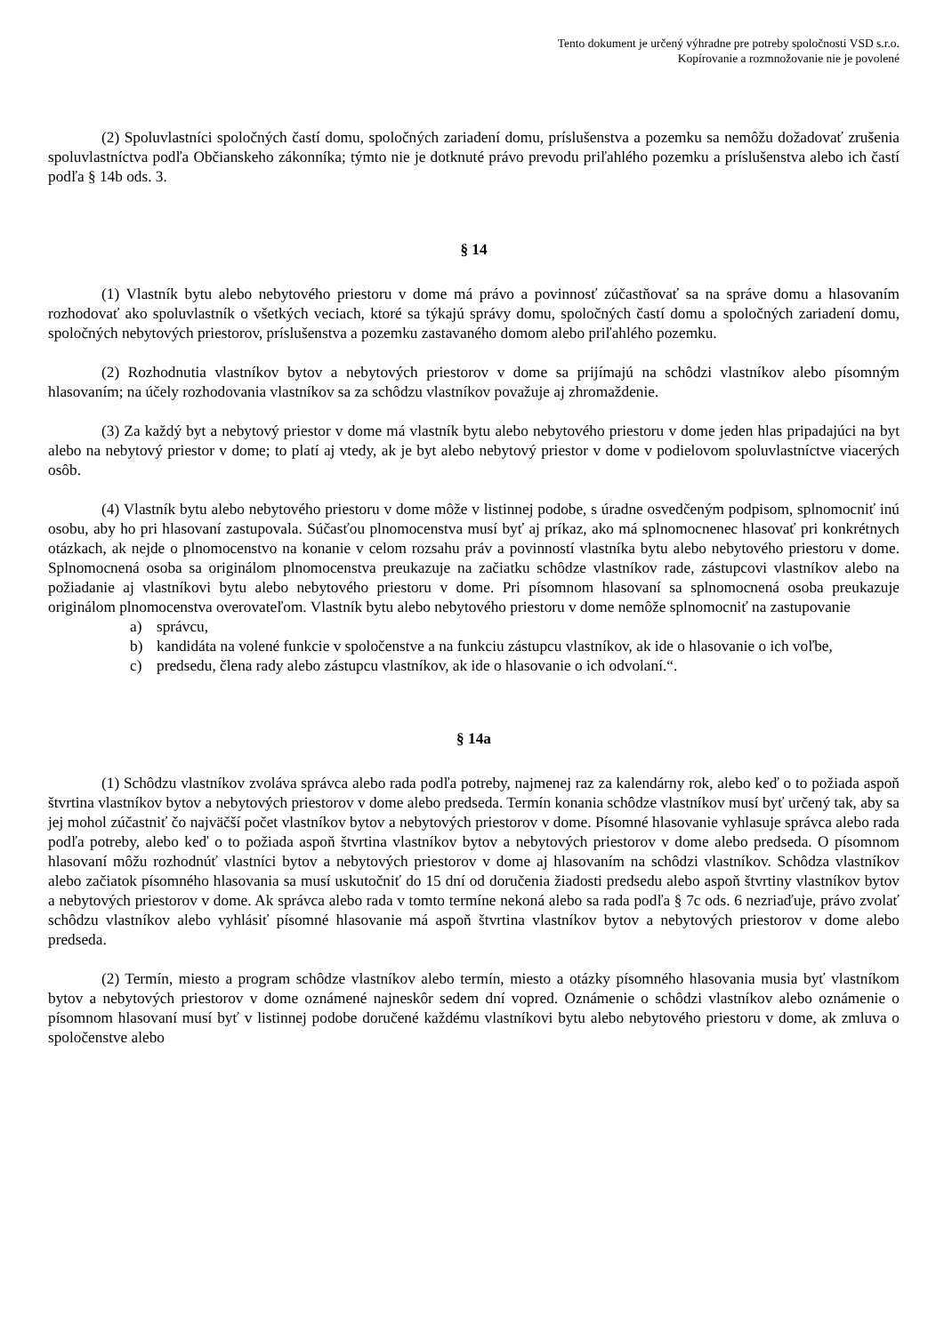Tento dokument je určený výhradne pre potreby spoločnosti VSD s.r.o.
Kopírovanie a rozmnožovanie nie je povolené
(2) Spoluvlastníci spoločných častí domu, spoločných zariadení domu, príslušenstva a pozemku sa nemôžu dožadovať zrušenia spoluvlastníctva podľa Občianskeho zákonníka; týmto nie je dotknuté právo prevodu priľahlého pozemku a príslušenstva alebo ich častí podľa § 14b ods. 3.
§ 14
(1) Vlastník bytu alebo nebytového priestoru v dome má právo a povinnosť zúčastňovať sa na správe domu a hlasovaním rozhodovať ako spoluvlastník o všetkých veciach, ktoré sa týkajú správy domu, spoločných častí domu a spoločných zariadení domu, spoločných nebytových priestorov, príslušenstva a pozemku zastavaného domom alebo priľahlého pozemku.
(2) Rozhodnutia vlastníkov bytov a nebytových priestorov v dome sa prijímajú na schôdzi vlastníkov alebo písomným hlasovaním; na účely rozhodovania vlastníkov sa za schôdzu vlastníkov považuje aj zhromaždenie.
(3) Za každý byt a nebytový priestor v dome má vlastník bytu alebo nebytového priestoru v dome jeden hlas pripadajúci na byt alebo na nebytový priestor v dome; to platí aj vtedy, ak je byt alebo nebytový priestor v dome v podielovom spoluvlastníctve viacerých osôb.
(4) Vlastník bytu alebo nebytového priestoru v dome môže v listinnej podobe, s úradne osvedčeným podpisom, splnomocniť inú osobu, aby ho pri hlasovaní zastupovala. Súčasťou plnomocenstva musí byť aj príkaz, ako má splnomocnenec hlasovať pri konkrétnych otázkach, ak nejde o plnomocenstvo na konanie v celom rozsahu práv a povinností vlastníka bytu alebo nebytového priestoru v dome. Splnomocnená osoba sa originálom plnomocenstva preukazuje na začiatku schôdze vlastníkov rade, zástupcovi vlastníkov alebo na požiadanie aj vlastníkovi bytu alebo nebytového priestoru v dome. Pri písomnom hlasovaní sa splnomocnená osoba preukazuje originálom plnomocenstva overovateľom. Vlastník bytu alebo nebytového priestoru v dome nemôže splnomocniť na zastupovanie
a) správcu,
b) kandidáta na volené funkcie v spoločenstve a na funkciu zástupcu vlastníkov, ak ide o hlasovanie o ich voľbe,
c) predsedu, člena rady alebo zástupcu vlastníkov, ak ide o hlasovanie o ich odvolaní.“.
§ 14a
(1) Schôdzu vlastníkov zvoláva správca alebo rada podľa potreby, najmenej raz za kalendárny rok, alebo keď o to požiada aspoň štvrtina vlastníkov bytov a nebytových priestorov v dome alebo predseda. Termín konania schôdze vlastníkov musí byť určený tak, aby sa jej mohol zúčastniť čo najväčší počet vlastníkov bytov a nebytových priestorov v dome. Písomné hlasovanie vyhlasuje správca alebo rada podľa potreby, alebo keď o to požiada aspoň štvrtina vlastníkov bytov a nebytových priestorov v dome alebo predseda. O písomnom hlasovaní môžu rozhodnúť vlastníci bytov a nebytových priestorov v dome aj hlasovaním na schôdzi vlastníkov. Schôdza vlastníkov alebo začiatok písomného hlasovania sa musí uskutočniť do 15 dní od doručenia žiadosti predsedu alebo aspoň štvrtiny vlastníkov bytov a nebytových priestorov v dome. Ak správca alebo rada v tomto termíne nekoná alebo sa rada podľa § 7c ods. 6 nezriaďuje, právo zvolať schôdzu vlastníkov alebo vyhlásiť písomné hlasovanie má aspoň štvrtina vlastníkov bytov a nebytových priestorov v dome alebo predseda.
(2) Termín, miesto a program schôdze vlastníkov alebo termín, miesto a otázky písomného hlasovania musia byť vlastníkom bytov a nebytových priestorov v dome oznámené najneskôr sedem dní vopred. Oznámenie o schôdzi vlastníkov alebo oznámenie o písomnom hlasovaní musí byť v listinnej podobe doručené každému vlastníkovi bytu alebo nebytového priestoru v dome, ak zmluva o spoločenstve alebo